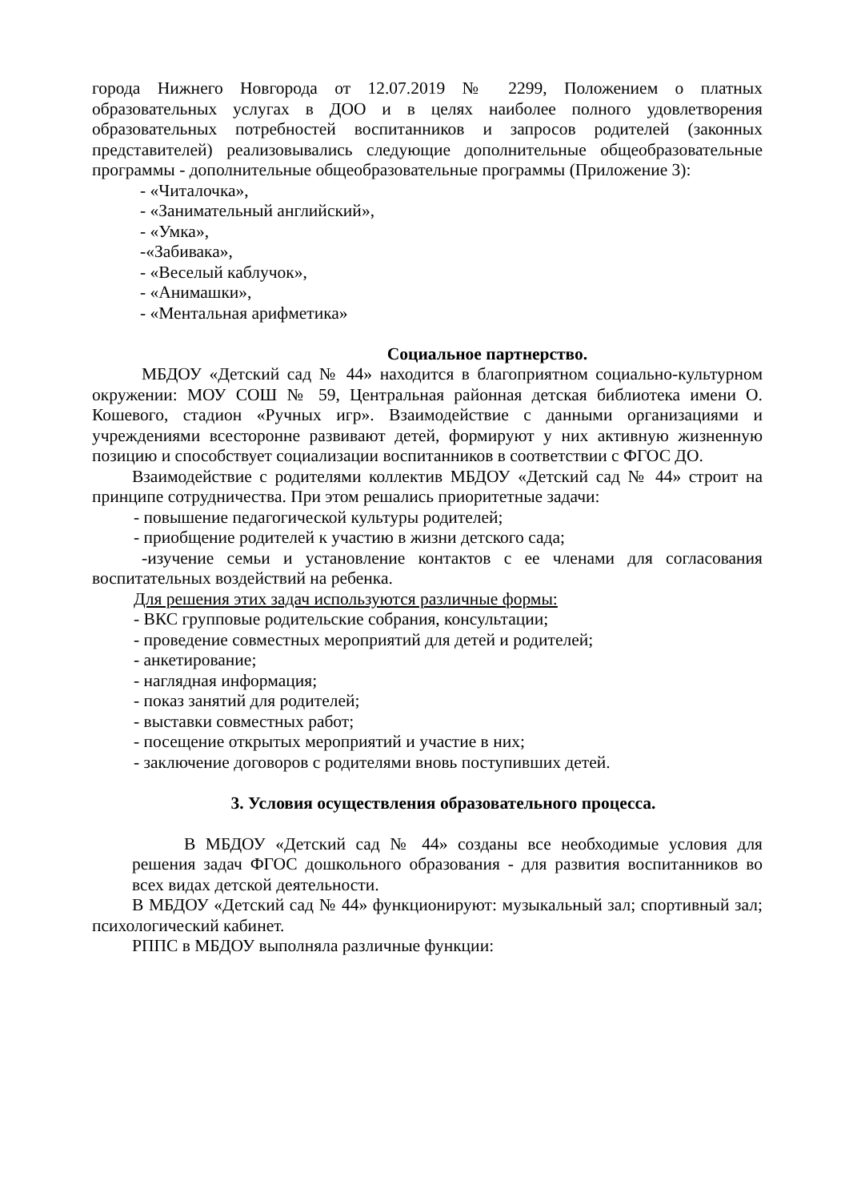города Нижнего Новгорода от 12.07.2019 № 2299, Положением о платных образовательных услугах в ДОО и в целях наиболее полного удовлетворения образовательных потребностей воспитанников и запросов родителей (законных представителей) реализовывались следующие дополнительные общеобразовательные программы - дополнительные общеобразовательные программы (Приложение 3):
- «Читалочка»,
- «Занимательный английский»,
- «Умка»,
-«Забивака»,
- «Веселый каблучок»,
- «Анимашки»,
- «Ментальная арифметика»
Социальное партнерство.
МБДОУ «Детский сад № 44» находится в благоприятном социально-культурном окружении: МОУ СОШ № 59, Центральная районная детская библиотека имени О. Кошевого, стадион «Ручных игр». Взаимодействие с данными организациями и учреждениями всесторонне развивают детей, формируют у них активную жизненную позицию и способствует социализации воспитанников в соответствии с ФГОС ДО.
Взаимодействие с родителями коллектив МБДОУ «Детский сад № 44» строит на принципе сотрудничества. При этом решались приоритетные задачи:
- повышение педагогической культуры родителей;
- приобщение родителей к участию в жизни детского сада;
-изучение семьи и установление контактов с ее членами для согласования воспитательных воздействий на ребенка.
Для решения этих задач используются различные формы:
- ВКС групповые родительские собрания, консультации;
- проведение совместных мероприятий для детей и родителей;
- анкетирование;
- наглядная информация;
- показ занятий для родителей;
- выставки совместных работ;
- посещение открытых мероприятий и участие в них;
- заключение договоров с родителями вновь поступивших детей.
3. Условия осуществления образовательного процесса.
В МБДОУ «Детский сад № 44» созданы все необходимые условия для решения задач ФГОС дошкольного образования - для развития воспитанников во всех видах детской деятельности.
В МБДОУ «Детский сад № 44» функционируют: музыкальный зал; спортивный зал; психологический кабинет.
РППС в МБДОУ выполняла различные функции: